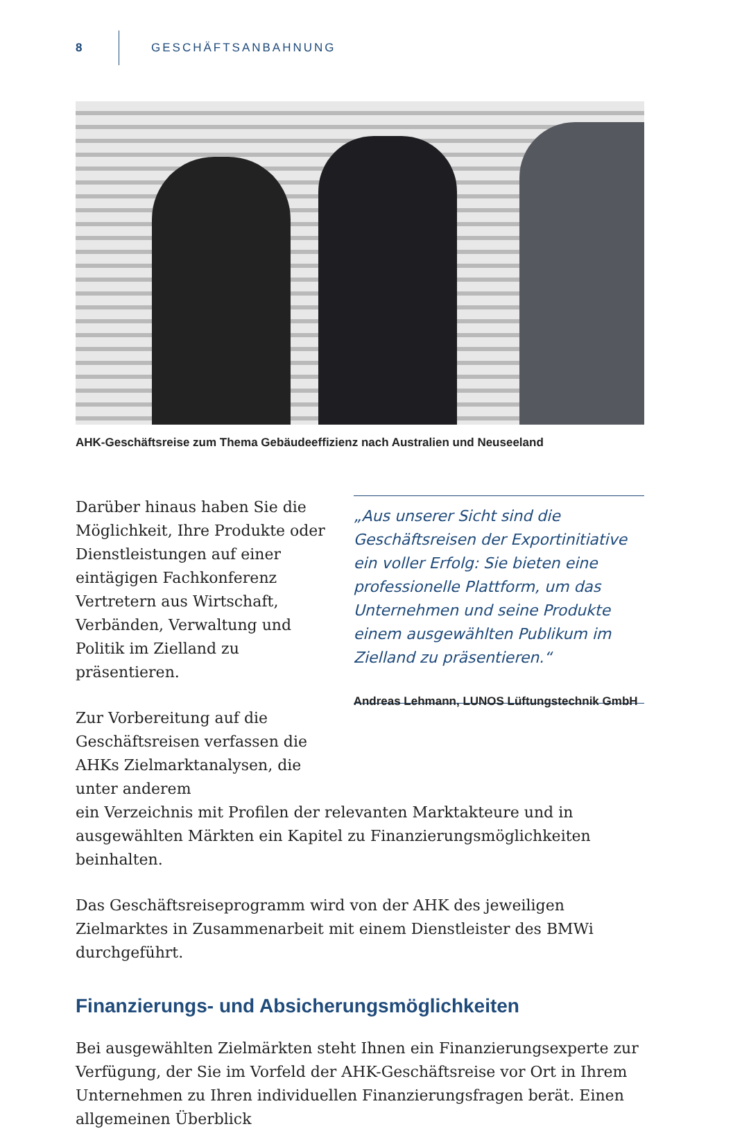8 GESCHÄFTSANBAHNUNG
AHK-Geschäftsreise zum Thema Gebäudeeffizienz nach Australien und Neuseeland
Darüber hinaus haben Sie die Möglichkeit, Ihre Produkte oder Dienstleistungen auf einer eintägigen Fachkonferenz Vertretern aus Wirtschaft, Verbänden, Verwaltung und Politik im Zielland zu präsentieren.
Zur Vorbereitung auf die Geschäftsreisen verfassen die AHKs Zielmarktanalysen, die unter anderem
„Aus unserer Sicht sind die Geschäftsreisen der Exportinitiative ein voller Erfolg: Sie bieten eine professionelle Plattform, um das Unternehmen und seine Produkte einem ausgewählten Publikum im Zielland zu präsentieren.“
Andreas Lehmann, LUNOS Lüftungstechnik GmbH
ein Verzeichnis mit Profilen der relevanten Marktakteure und in ausgewählten Märkten ein Kapitel zu Finanzierungsmöglichkeiten beinhalten.
Das Geschäftsreiseprogramm wird von der AHK des jeweiligen Zielmarktes in Zusammenarbeit mit einem Dienstleister des BMWi durchgeführt.
Finanzierungs- und Absicherungsmöglichkeiten
Bei ausgewählten Zielmärkten steht Ihnen ein Finanzierungsexperte zur Verfügung, der Sie im Vorfeld der AHK-Geschäftsreise vor Ort in Ihrem Unternehmen zu Ihren individuellen Finanzierungsfragen berät. Einen allgemeinen Überblick